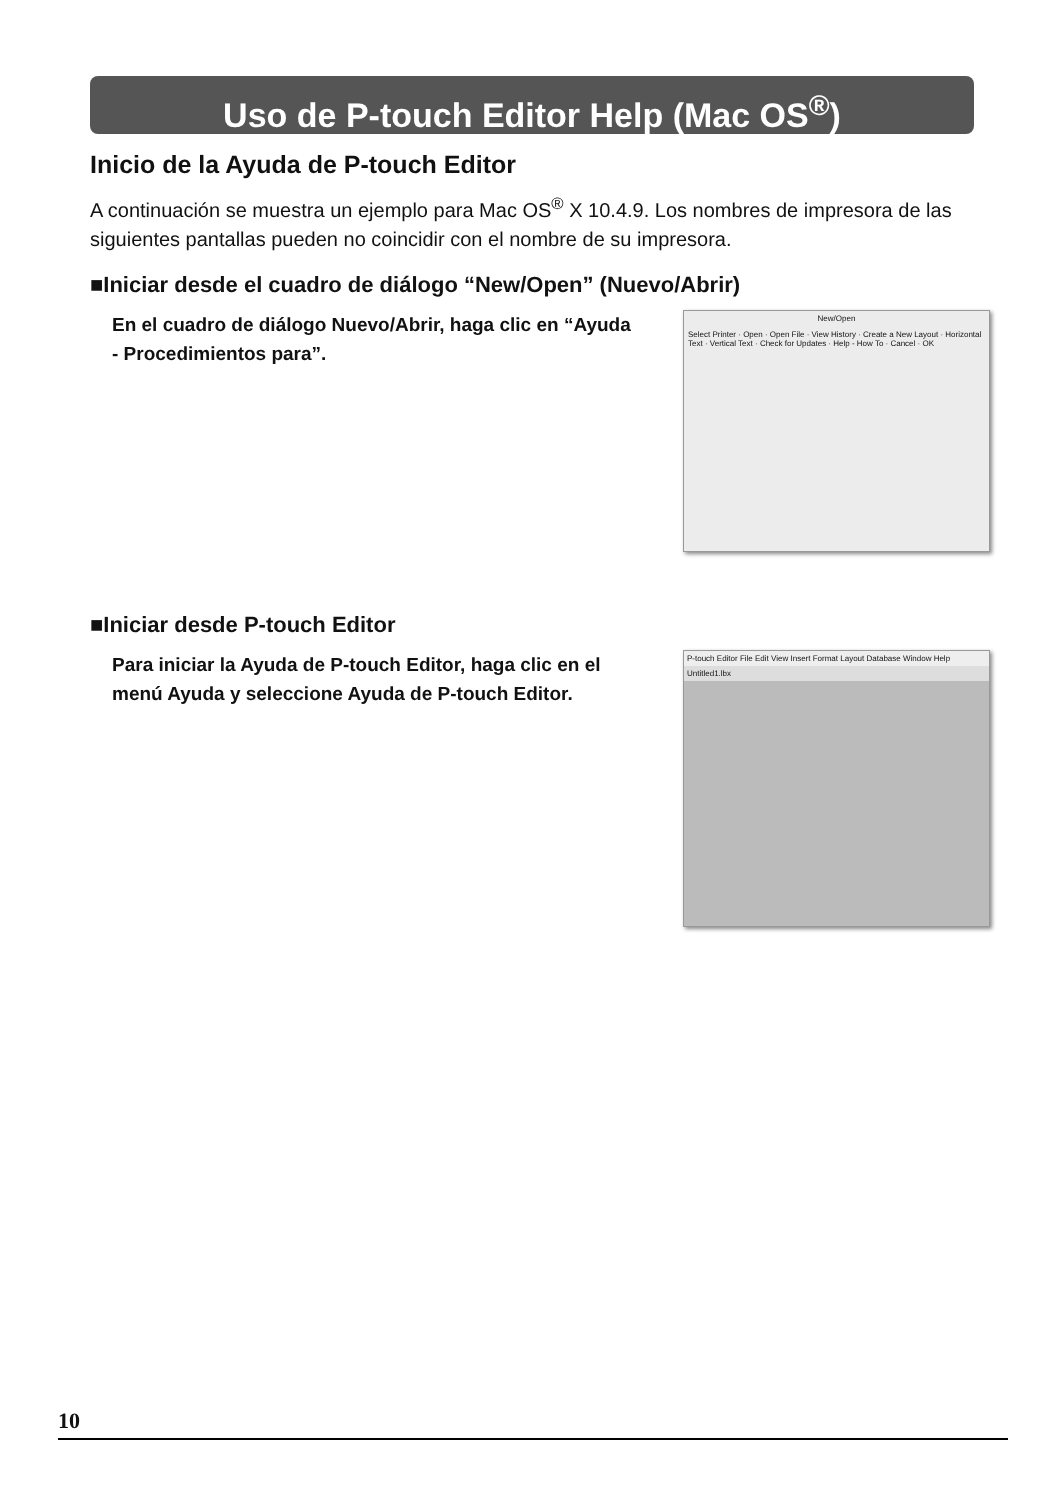Uso de P-touch Editor Help (Mac OS<sup>®</sup>)
Inicio de la Ayuda de P-touch Editor
A continuación se muestra un ejemplo para Mac OS<sup>®</sup> X 10.4.9. Los nombres de impresora de las siguientes pantallas pueden no coincidir con el nombre de su impresora.
■Iniciar desde el cuadro de diálogo “New/Open” (Nuevo/Abrir)
En el cuadro de diálogo Nuevo/Abrir, haga clic en “Ayuda - Procedimientos para”.
New/Open
Select Printer · Open · Open File · View History · Create a New Layout · Horizontal Text · Vertical Text · Check for Updates · Help - How To · Cancel · OK
■Iniciar desde P-touch Editor
Para iniciar la Ayuda de P-touch Editor, haga clic en el menú Ayuda y seleccione Ayuda de P-touch Editor.
P-touch Editor File Edit View Insert Format Layout Database Window Help
Untitled1.lbx
10